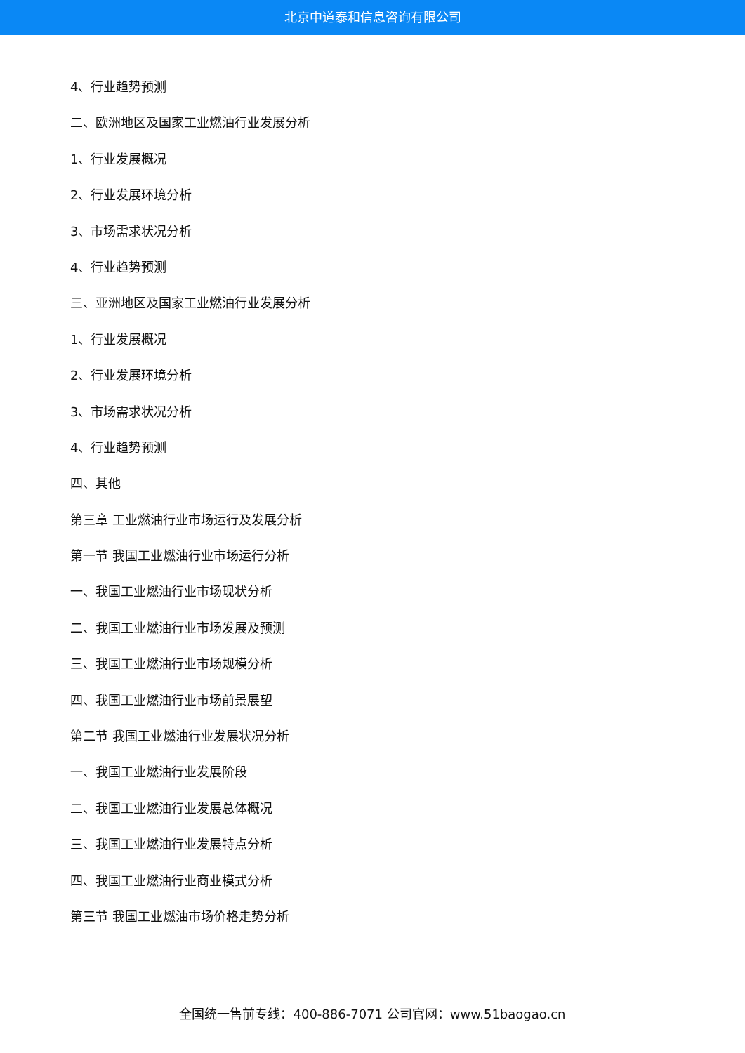北京中道泰和信息咨询有限公司
4、行业趋势预测
二、欧洲地区及国家工业燃油行业发展分析
1、行业发展概况
2、行业发展环境分析
3、市场需求状况分析
4、行业趋势预测
三、亚洲地区及国家工业燃油行业发展分析
1、行业发展概况
2、行业发展环境分析
3、市场需求状况分析
4、行业趋势预测
四、其他
第三章 工业燃油行业市场运行及发展分析
第一节 我国工业燃油行业市场运行分析
一、我国工业燃油行业市场现状分析
二、我国工业燃油行业市场发展及预测
三、我国工业燃油行业市场规模分析
四、我国工业燃油行业市场前景展望
第二节 我国工业燃油行业发展状况分析
一、我国工业燃油行业发展阶段
二、我国工业燃油行业发展总体概况
三、我国工业燃油行业发展特点分析
四、我国工业燃油行业商业模式分析
第三节 我国工业燃油市场价格走势分析
全国统一售前专线：400-886-7071 公司官网：www.51baogao.cn